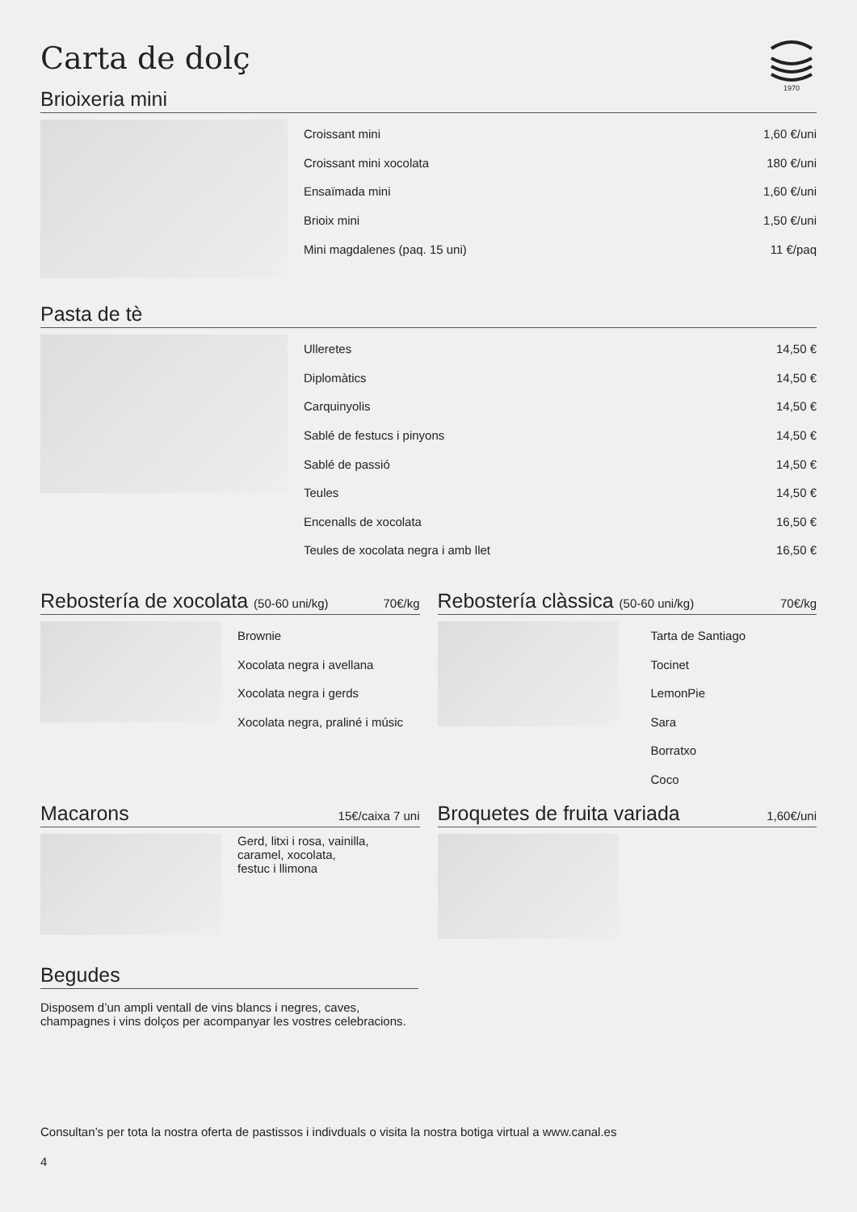Carta de dolç
1970
Brioixeria mini
Croissant mini 1,60 €/uni
Croissant mini xocolata 180 €/uni
Ensaïmada mini 1,60 €/uni
Brioix mini 1,50 €/uni
Mini magdalenes (paq. 15 uni) 11 €/paq
Pasta de tè
Ulleretes 14,50 €
Diplomàtics 14,50 €
Carquinyolis 14,50 €
Sablé de festucs i pinyons 14,50 €
Sablé de passió 14,50 €
Teules 14,50 €
Encenalls de xocolata 16,50 €
Teules de xocolata negra i amb llet 16,50 €
Rebostería de xocolata (50-60 uni/kg) 70€/kg
Brownie
Xocolata negra i avellana
Xocolata negra i gerds
Xocolata negra, praliné i músic
Rebostería clàssica (50-60 uni/kg) 70€/kg
Tarta de Santiago
Tocinet
LemonPie
Sara
Borratxo
Coco
Macarons 15€/caixa 7 uni
Gerd, litxi i rosa, vainilla,
caramel, xocolata,
festuc i llimona
Broquetes de fruita variada 1,60€/uni
Begudes
Disposem d’un ampli ventall de vins blancs i negres, caves,
champagnes i vins dolços per acompanyar les vostres celebracions.
Consultan’s per tota la nostra oferta de pastissos i indivduals o visita la nostra botiga virtual a www.canal.es
4